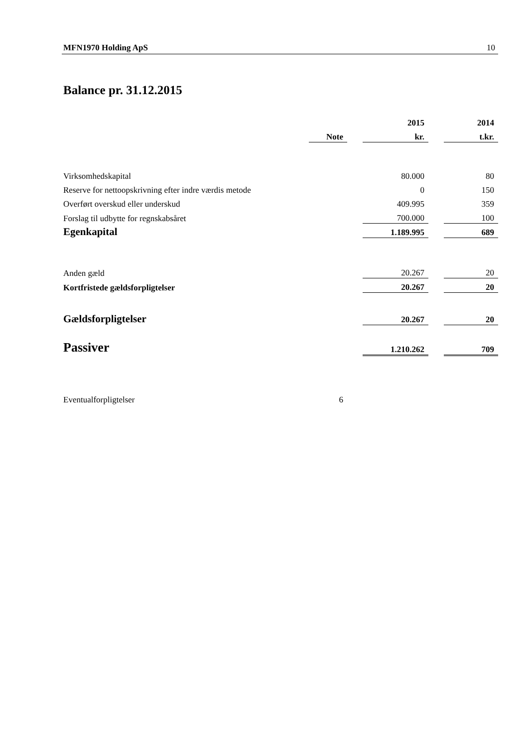MFN1970 Holding ApS 10
Balance pr. 31.12.2015
| | | | 2015 | | 2014 |
| | Note | | kr. | | t.kr. |
| Virksomhedskapital | | | 80.000 | | 80 |
| Reserve for nettoopskrivning efter indre værdis metode | | | 0 | | 150 |
| Overført overskud eller underskud | | | 409.995 | | 359 |
| Forslag til udbytte for regnskabsåret | | | 700.000 | | 100 |
| Egenkapital | | | 1.189.995 | | 689 |
| Anden gæld | | | 20.267 | | 20 |
| Kortfristede gældsforpligtelser | | | 20.267 | | 20 |
| Gældsforpligtelser | | | 20.267 | | 20 |
| Passiver | | | 1.210.262 | | 709 |
| Eventualforpligtelser | 6 | | | | |